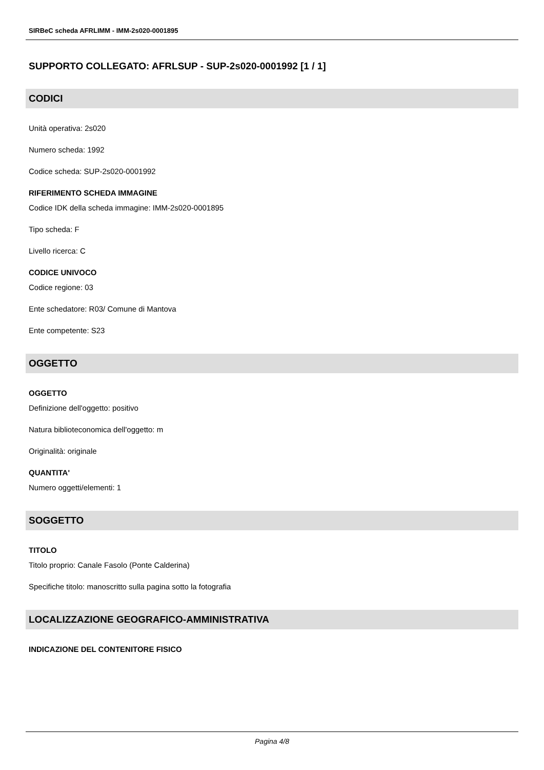SIRBeC scheda AFRLIMM - IMM-2s020-0001895
SUPPORTO COLLEGATO: AFRLSUP - SUP-2s020-0001992 [1 / 1]
CODICI
Unità operativa: 2s020
Numero scheda: 1992
Codice scheda: SUP-2s020-0001992
RIFERIMENTO SCHEDA IMMAGINE
Codice IDK della scheda immagine: IMM-2s020-0001895
Tipo scheda: F
Livello ricerca: C
CODICE UNIVOCO
Codice regione: 03
Ente schedatore: R03/ Comune di Mantova
Ente competente: S23
OGGETTO
OGGETTO
Definizione dell'oggetto: positivo
Natura biblioteconomica dell'oggetto: m
Originalità: originale
QUANTITA'
Numero oggetti/elementi: 1
SOGGETTO
TITOLO
Titolo proprio: Canale Fasolo (Ponte Calderina)
Specifiche titolo: manoscritto sulla pagina sotto la fotografia
LOCALIZZAZIONE GEOGRAFICO-AMMINISTRATIVA
INDICAZIONE DEL CONTENITORE FISICO
Pagina 4/8